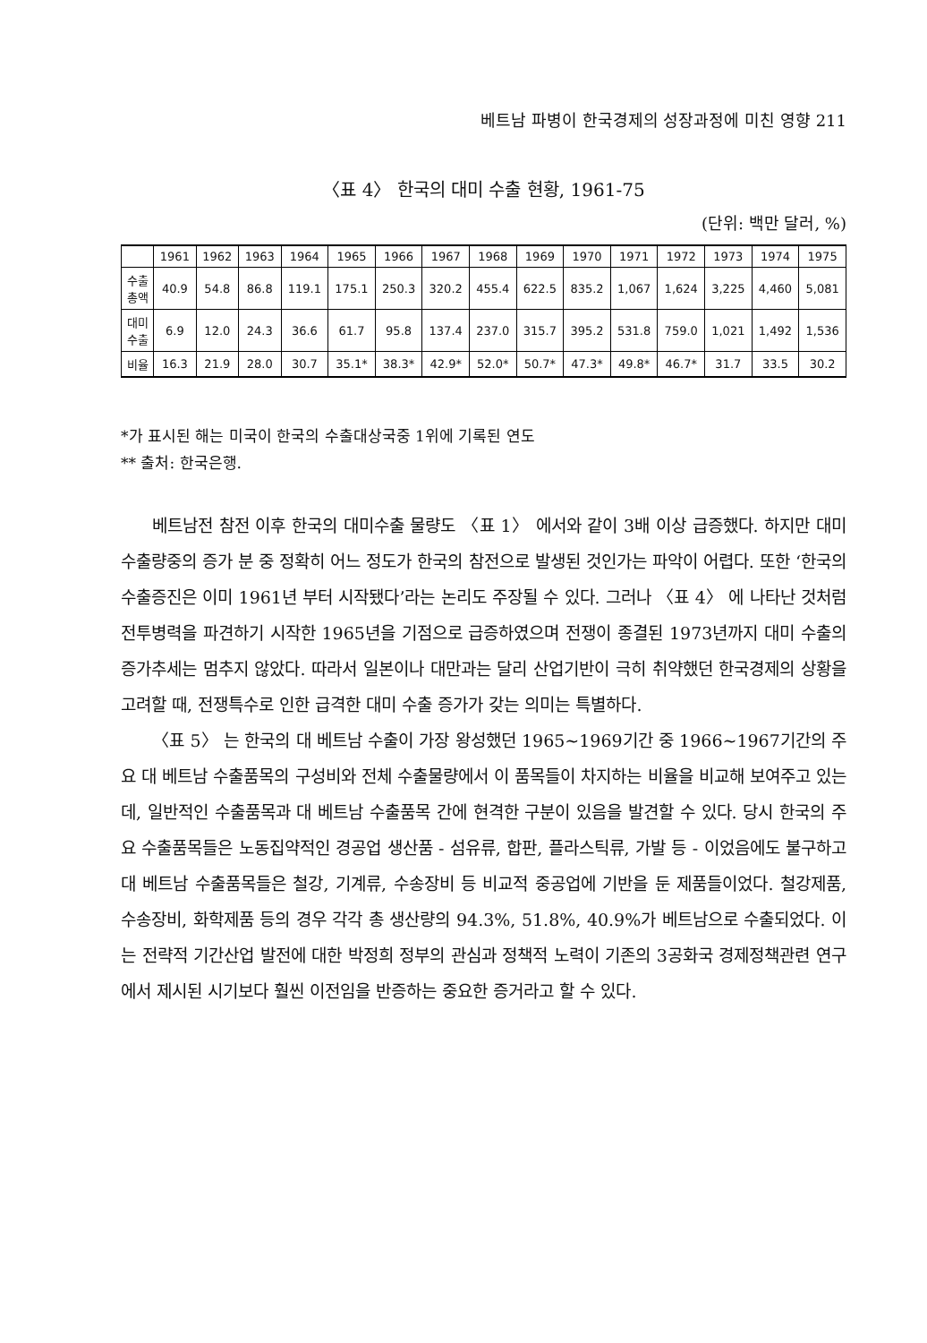베트남 파병이 한국경제의 성장과정에 미친 영향 211
〈표 4〉 한국의 대미 수출 현황, 1961-75
(단위: 백만 달러, %)
| | 1961 | 1962 | 1963 | 1964 | 1965 | 1966 | 1967 | 1968 | 1969 | 1970 | 1971 | 1972 | 1973 | 1974 | 1975 |
| --- | --- | --- | --- | --- | --- | --- | --- | --- | --- | --- | --- | --- | --- | --- | --- |
| 수출 총액 | 40.9 | 54.8 | 86.8 | 119.1 | 175.1 | 250.3 | 320.2 | 455.4 | 622.5 | 835.2 | 1,067 | 1,624 | 3,225 | 4,460 | 5,081 |
| 대미 수출 | 6.9 | 12.0 | 24.3 | 36.6 | 61.7 | 95.8 | 137.4 | 237.0 | 315.7 | 395.2 | 531.8 | 759.0 | 1,021 | 1,492 | 1,536 |
| 비율 | 16.3 | 21.9 | 28.0 | 30.7 | 35.1* | 38.3* | 42.9* | 52.0* | 50.7* | 47.3* | 49.8* | 46.7* | 31.7 | 33.5 | 30.2 |
*가 표시된 해는 미국이 한국의 수출대상국중 1위에 기록된 연도
** 출처: 한국은행.
베트남전 참전 이후 한국의 대미수출 물량도 〈표 1〉 에서와 같이 3배 이상 급증했다. 하지만 대미 수출량중의 증가 분 중 정확히 어느 정도가 한국의 참전으로 발생된 것인가는 파악이 어렵다. 또한 ‘한국의 수출증진은 이미 1961년 부터 시작됐다’라는 논리도 주장될 수 있다. 그러나 〈표 4〉 에 나타난 것처럼 전투병력을 파견하기 시작한 1965년을 기점으로 급증하였으며 전쟁이 종결된 1973년까지 대미 수출의 증가추세는 멈추지 않았다. 따라서 일본이나 대만과는 달리 산업기반이 극히 취약했던 한국경제의 상황을 고려할 때, 전쟁특수로 인한 급격한 대미 수출 증가가 갖는 의미는 특별하다.
〈표 5〉 는 한국의 대 베트남 수출이 가장 왕성했던 1965~1969기간 중 1966~1967기간의 주요 대 베트남 수출품목의 구성비와 전체 수출물량에서 이 품목들이 차지하는 비율을 비교해 보여주고 있는데, 일반적인 수출품목과 대 베트남 수출품목 간에 현격한 구분이 있음을 발견할 수 있다. 당시 한국의 주요 수출품목들은 노동집약적인 경공업 생산품 - 섬유류, 합판, 플라스틱류, 가발 등 - 이었음에도 불구하고 대 베트남 수출품목들은 철강, 기계류, 수송장비 등 비교적 중공업에 기반을 둔 제품들이었다. 철강제품, 수송장비, 화학제품 등의 경우 각각 총 생산량의 94.3%, 51.8%, 40.9%가 베트남으로 수출되었다. 이는 전략적 기간산업 발전에 대한 박정희 정부의 관심과 정책적 노력이 기존의 3공화국 경제정책관련 연구에서 제시된 시기보다 훨씬 이전임을 반증하는 중요한 증거라고 할 수 있다.